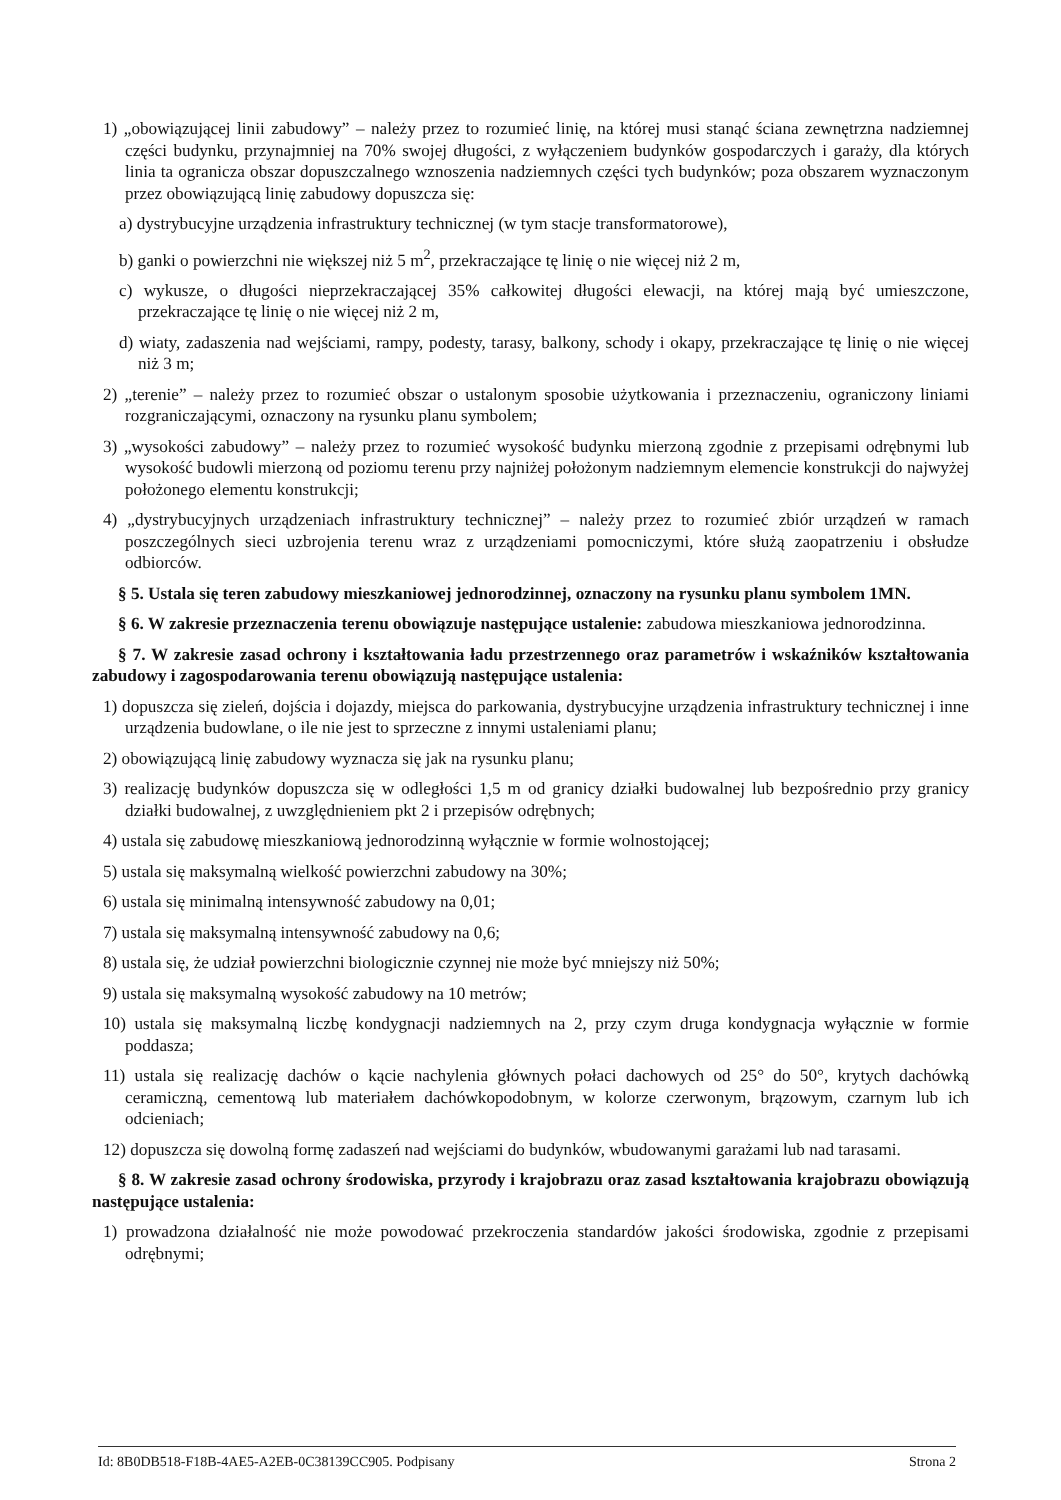1) „obowiązującej linii zabudowy” – należy przez to rozumieć linię, na której musi stanąć ściana zewnętrzna nadziemnej części budynku, przynajmniej na 70% swojej długości, z wyłączeniem budynków gospodarczych i garaży, dla których linia ta ogranicza obszar dopuszczalnego wznoszenia nadziemnych części tych budynków; poza obszarem wyznaczonym przez obowiązującą linię zabudowy dopuszcza się:
a) dystrybucyjne urządzenia infrastruktury technicznej (w tym stacje transformatorowe),
b) ganki o powierzchni nie większej niż 5 m<sup>2</sup>, przekraczające tę linię o nie więcej niż 2 m,
c) wykusze, o długości nieprzekraczającej 35% całkowitej długości elewacji, na której mają być umieszczone, przekraczające tę linię o nie więcej niż 2 m,
d) wiaty, zadaszenia nad wejściami, rampy, podesty, tarasy, balkony, schody i okapy, przekraczające tę linię o nie więcej niż 3 m;
2) „terenie” – należy przez to rozumieć obszar o ustalonym sposobie użytkowania i przeznaczeniu, ograniczony liniami rozgraniczającymi, oznaczony na rysunku planu symbolem;
3) „wysokości zabudowy” – należy przez to rozumieć wysokość budynku mierzoną zgodnie z przepisami odrębnymi lub wysokość budowli mierzoną od poziomu terenu przy najniżej położonym nadziemnym elemencie konstrukcji do najwyżej położonego elementu konstrukcji;
4) „dystrybucyjnych urządzeniach infrastruktury technicznej” – należy przez to rozumieć zbiór urządzeń w ramach poszczególnych sieci uzbrojenia terenu wraz z urządzeniami pomocniczymi, które służą zaopatrzeniu i obsłudze odbiorców.
§ 5. Ustala się teren zabudowy mieszkaniowej jednorodzinnej, oznaczony na rysunku planu symbolem 1MN.
§ 6. W zakresie przeznaczenia terenu obowiązuje następujące ustalenie: zabudowa mieszkaniowa jednorodzinna.
§ 7. W zakresie zasad ochrony i kształtowania ładu przestrzennego oraz parametrów i wskaźników kształtowania zabudowy i zagospodarowania terenu obowiązują następujące ustalenia:
1) dopuszcza się zieleń, dojścia i dojazdy, miejsca do parkowania, dystrybucyjne urządzenia infrastruktury technicznej i inne urządzenia budowlane, o ile nie jest to sprzeczne z innymi ustaleniami planu;
2) obowiązującą linię zabudowy wyznacza się jak na rysunku planu;
3) realizację budynków dopuszcza się w odległości 1,5 m od granicy działki budowalnej lub bezpośrednio przy granicy działki budowalnej, z uwzględnieniem pkt 2 i przepisów odrębnych;
4) ustala się zabudowę mieszkaniową jednorodzinną wyłącznie w formie wolnostojącej;
5) ustala się maksymalną wielkość powierzchni zabudowy na 30%;
6) ustala się minimalną intensywność zabudowy na 0,01;
7) ustala się maksymalną intensywność zabudowy na 0,6;
8) ustala się, że udział powierzchni biologicznie czynnej nie może być mniejszy niż 50%;
9) ustala się maksymalną wysokość zabudowy na 10 metrów;
10) ustala się maksymalną liczbę kondygnacji nadziemnych na 2, przy czym druga kondygnacja wyłącznie w formie poddasza;
11) ustala się realizację dachów o kącie nachylenia głównych połaci dachowych od 25° do 50°, krytych dachówką ceramiczną, cementową lub materiałem dachówkopodobnym, w kolorze czerwonym, brązowym, czarnym lub ich odcieniach;
12) dopuszcza się dowolną formę zadaszeń nad wejściami do budynków, wbudowanymi garażami lub nad tarasami.
§ 8. W zakresie zasad ochrony środowiska, przyrody i krajobrazu oraz zasad kształtowania krajobrazu obowiązują następujące ustalenia:
1) prowadzona działalność nie może powodować przekroczenia standardów jakości środowiska, zgodnie z przepisami odrębnymi;
Id: 8B0DB518-F18B-4AE5-A2EB-0C38139CC905. Podpisany Strona 2